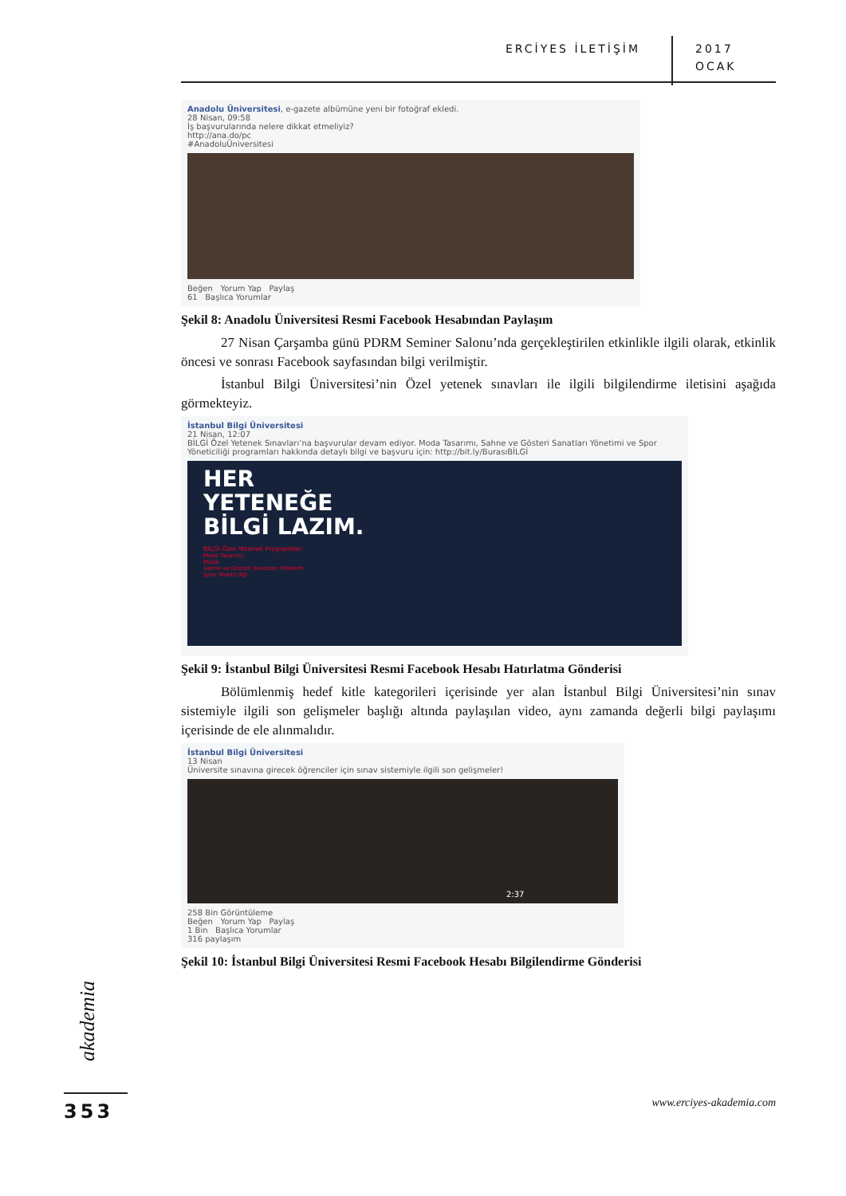ERCİYES İLETİŞİM 2017
OCAK
Anadolu Üniversitesi, e-gazete albümüne yeni bir fotoğraf ekledi.
28 Nisan, 09:58
İş başvurularında nelere dikkat etmeliyiz?
http://ana.do/pc
#AnadoluÜniversitesi
Beğen Yorum Yap Paylaş
61 Başlıca Yorumlar
Şekil 8: Anadolu Üniversitesi Resmi Facebook Hesabından Paylaşım
27 Nisan Çarşamba günü PDRM Seminer Salonu’nda gerçekleştirilen etkinlikle ilgili olarak, etkinlik öncesi ve sonrası Facebook sayfasından bilgi verilmiştir.
İstanbul Bilgi Üniversitesi’nin Özel yetenek sınavları ile ilgili bilgilendirme iletisini aşağıda görmekteyiz.
İstanbul Bilgi Üniversitesi
21 Nisan, 12:07
BİLGİ Özel Yetenek Sınavları’na başvurular devam ediyor. Moda Tasarımı, Sahne ve Gösteri Sanatları Yönetimi ve Spor Yöneticiliği programları hakkında detaylı bilgi ve başvuru için: http://bit.ly/BurasıBİLGİ
HER
YETENEĞE
BİLGİ LAZIM.
BİLGİ Özel Yetenek Programları
Moda Tasarımı
Müzik
Sahne ve Gösteri Sanatları Yönetimi
Spor Yöneticiliği
Şekil 9: İstanbul Bilgi Üniversitesi Resmi Facebook Hesabı Hatırlatma Gönderisi
Bölümlenmiş hedef kitle kategorileri içerisinde yer alan İstanbul Bilgi Üniversitesi’nin sınav sistemiyle ilgili son gelişmeler başlığı altında paylaşılan video, aynı zamanda değerli bilgi paylaşımı içerisinde de ele alınmalıdır.
İstanbul Bilgi Üniversitesi
13 Nisan
Üniversite sınavına girecek öğrenciler için sınav sistemiyle ilgili son gelişmeler!
2:37
258 Bin Görüntüleme
Beğen Yorum Yap Paylaş
1 Bin Başlıca Yorumlar
316 paylaşım
Şekil 10: İstanbul Bilgi Üniversitesi Resmi Facebook Hesabı Bilgilendirme Gönderisi
akademia
353 www.erciyes-akademia.com